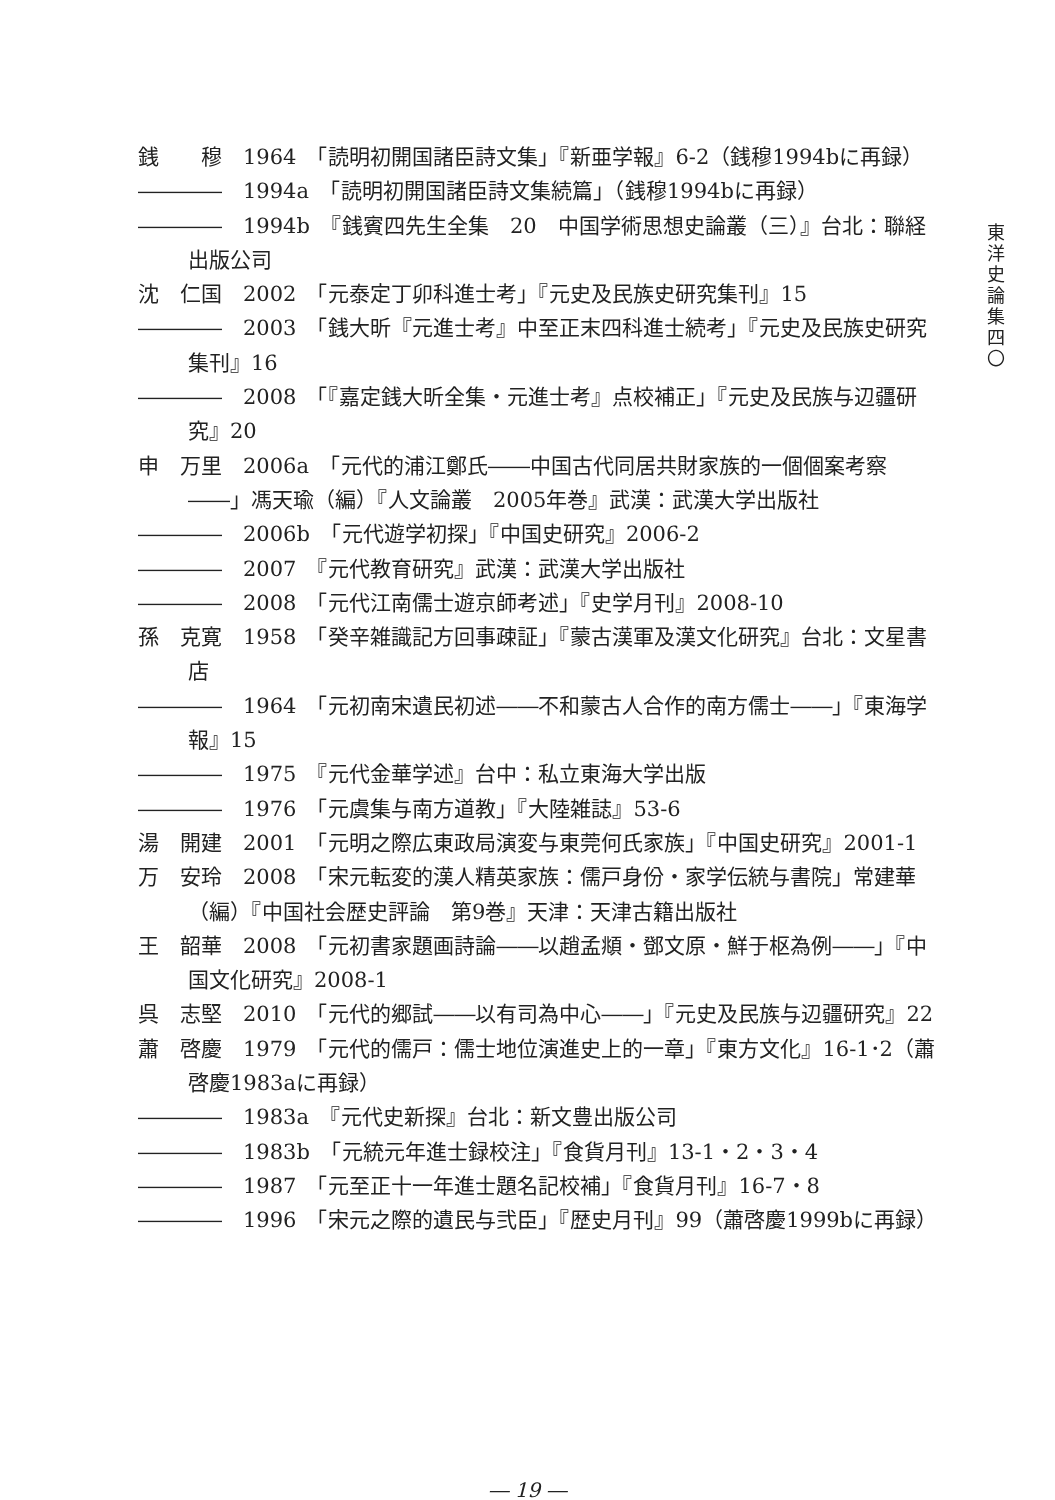東
洋
史
論
集
四
〇
銭　　穆　1964　「読明初開国諸臣詩文集」『新亜学報』6-2（銭穆1994bに再録）
――――　1994a　「読明初開国諸臣詩文集続篇」（銭穆1994bに再録）
――――　1994b　『銭賓四先生全集　20　中国学術思想史論叢（三）』台北：聯経出版公司
沈　仁国　2002　「元泰定丁卯科進士考」『元史及民族史研究集刊』15
――――　2003　「銭大昕『元進士考』中至正末四科進士続考」『元史及民族史研究集刊』16
――――　2008　「『嘉定銭大昕全集・元進士考』点校補正」『元史及民族与辺疆研究』20
申　万里　2006a　「元代的浦江鄭氏――中国古代同居共財家族的一個個案考察――」馮天瑜（編）『人文論叢　2005年巻』武漢：武漢大学出版社
――――　2006b　「元代遊学初探」『中国史研究』2006-2
――――　2007　『元代教育研究』武漢：武漢大学出版社
――――　2008　「元代江南儒士遊京師考述」『史学月刊』2008-10
孫　克寛　1958　「癸辛雑識記方回事疎証」『蒙古漢軍及漢文化研究』台北：文星書店
――――　1964　「元初南宋遺民初述――不和蒙古人合作的南方儒士――」『東海学報』15
――――　1975　『元代金華学述』台中：私立東海大学出版
――――　1976　「元虞集与南方道教」『大陸雑誌』53-6
湯　開建　2001　「元明之際広東政局演変与東莞何氏家族」『中国史研究』2001-1
万　安玲　2008　「宋元転変的漢人精英家族：儒戸身份・家学伝統与書院」常建華（編）『中国社会歴史評論　第9巻』天津：天津古籍出版社
王　韶華　2008　「元初書家題画詩論――以趙孟頫・鄧文原・鮮于枢為例――」『中国文化研究』2008-1
呉　志堅　2010　「元代的郷試――以有司為中心――」『元史及民族与辺疆研究』22
蕭　啓慶　1979　「元代的儒戸：儒士地位演進史上的一章」『東方文化』16-1･2（蕭啓慶1983aに再録）
――――　1983a　『元代史新探』台北：新文豊出版公司
――――　1983b　「元統元年進士録校注」『食貨月刊』13-1・2・3・4
――――　1987　「元至正十一年進士題名記校補」『食貨月刊』16-7・8
――――　1996　「宋元之際的遺民与弐臣」『歴史月刊』99（蕭啓慶1999bに再録）
― 19 ―